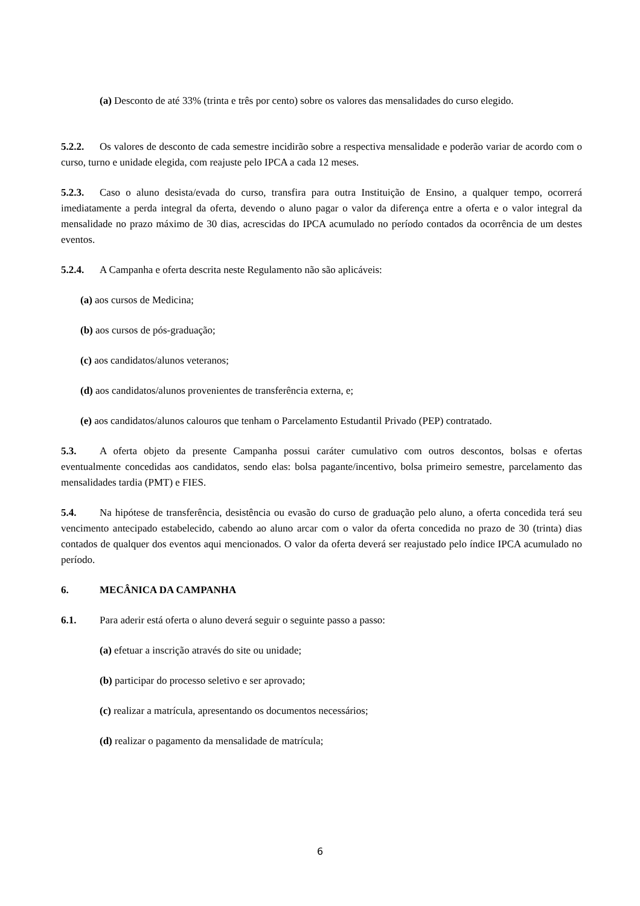(a) Desconto de até 33% (trinta e três por cento) sobre os valores das mensalidades do curso elegido.
5.2.2. Os valores de desconto de cada semestre incidirão sobre a respectiva mensalidade e poderão variar de acordo com o curso, turno e unidade elegida, com reajuste pelo IPCA a cada 12 meses.
5.2.3. Caso o aluno desista/evada do curso, transfira para outra Instituição de Ensino, a qualquer tempo, ocorrerá imediatamente a perda integral da oferta, devendo o aluno pagar o valor da diferença entre a oferta e o valor integral da mensalidade no prazo máximo de 30 dias, acrescidas do IPCA acumulado no período contados da ocorrência de um destes eventos.
5.2.4. A Campanha e oferta descrita neste Regulamento não são aplicáveis:
(a) aos cursos de Medicina;
(b) aos cursos de pós-graduação;
(c) aos candidatos/alunos veteranos;
(d) aos candidatos/alunos provenientes de transferência externa, e;
(e) aos candidatos/alunos calouros que tenham o Parcelamento Estudantil Privado (PEP) contratado.
5.3. A oferta objeto da presente Campanha possui caráter cumulativo com outros descontos, bolsas e ofertas eventualmente concedidas aos candidatos, sendo elas: bolsa pagante/incentivo, bolsa primeiro semestre, parcelamento das mensalidades tardia (PMT) e FIES.
5.4. Na hipótese de transferência, desistência ou evasão do curso de graduação pelo aluno, a oferta concedida terá seu vencimento antecipado estabelecido, cabendo ao aluno arcar com o valor da oferta concedida no prazo de 30 (trinta) dias contados de qualquer dos eventos aqui mencionados. O valor da oferta deverá ser reajustado pelo índice IPCA acumulado no período.
6. MECÂNICA DA CAMPANHA
6.1. Para aderir está oferta o aluno deverá seguir o seguinte passo a passo:
(a) efetuar a inscrição através do site ou unidade;
(b) participar do processo seletivo e ser aprovado;
(c) realizar a matrícula, apresentando os documentos necessários;
(d) realizar o pagamento da mensalidade de matrícula;
6